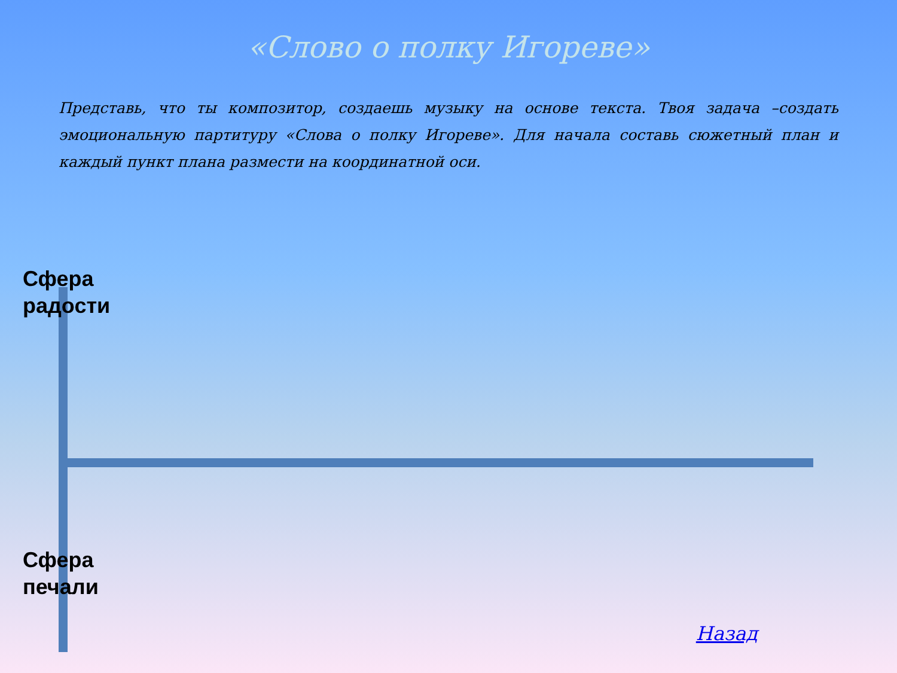«Слово о полку Игореве»
Представь, что ты композитор, создаешь музыку на основе текста. Твоя задача –создать эмоциональную партитуру «Слова о полку Игореве». Для начала составь сюжетный план и каждый пункт плана размести на координатной оси.
Сфера
радости
Сфера
печали
Назад